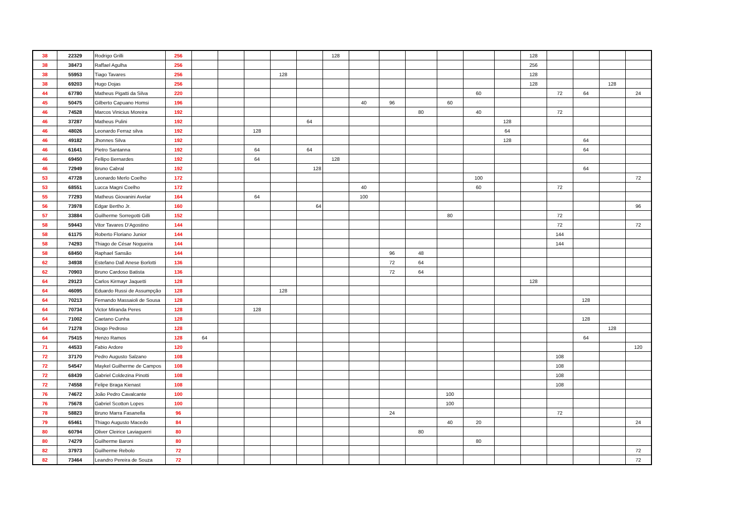| 38 | 22329 | Rodrigo Grilli | 256 | | | | | | 128 | | | | | | | 128 | | | | |
| 38 | 38473 | Raffael Agulha | 256 | | | | | | | | | | | | | 256 | | | | |
| 38 | 55953 | Tiago Tavares | 256 | | | | 128 | | | | | | | | | 128 | | | | |
| 38 | 69203 | Hugo Dojas | 256 | | | | | | | | | | | | | 128 | | | 128 | |
| 44 | 67780 | Matheus Pigatti da Silva | 220 | | | | | | | | | | | 60 | | | 72 | 64 | | 24 |
| 45 | 50475 | Gilberto Capuano Homsi | 196 | | | | | | | 40 | 96 | | 60 | | | | | | | |
| 46 | 74528 | Marcos Vinicius Moreira | 192 | | | | | | | | | 80 | | 40 | | | 72 | | | |
| 46 | 37287 | Matheus Pulini | 192 | | | | | 64 | | | | | | | 128 | | | | | |
| 46 | 48026 | Leonardo Ferraz silva | 192 | | | 128 | | | | | | | | | 64 | | | | | |
| 46 | 49182 | Jhonnes Silva | 192 | | | | | | | | | | | | 128 | | | 64 | | |
| 46 | 61641 | Pietro Santanna | 192 | | | 64 | | 64 | | | | | | | | | | 64 | | |
| 46 | 69450 | Fellipo Bernardes | 192 | | | 64 | | | 128 | | | | | | | | | | | |
| 46 | 72949 | Bruno Cabral | 192 | | | | | 128 | | | | | | | | | | 64 | | |
| 53 | 47728 | Leonardo Merlo Coelho | 172 | | | | | | | | | | | 100 | | | | | | 72 |
| 53 | 68551 | Lucca Magni Coelho | 172 | | | | | | | 40 | | | | 60 | | | 72 | | | |
| 55 | 77293 | Matheus Giovanini Avelar | 164 | | | 64 | | | | 100 | | | | | | | | | | |
| 56 | 73978 | Edgar Bertho Jr. | 160 | | | | | 64 | | | | | | | | | | | | 96 |
| 57 | 33884 | Guilherme Sorregotti Gilli | 152 | | | | | | | | | | 80 | | | | 72 | | | |
| 58 | 59443 | Vitor Tavares D'Agostino | 144 | | | | | | | | | | | | | | 72 | | | 72 |
| 58 | 61175 | Roberto Floriano Junior | 144 | | | | | | | | | | | | | | 144 | | | |
| 58 | 74293 | Thiago de César Nogueira | 144 | | | | | | | | | | | | | | 144 | | | |
| 58 | 68450 | Raphael Sansão | 144 | | | | | | | | 96 | 48 | | | | | | | | |
| 62 | 34938 | Estefano Dall Anese Borlotti | 136 | | | | | | | | 72 | 64 | | | | | | | | |
| 62 | 70903 | Bruno Cardoso Batista | 136 | | | | | | | | 72 | 64 | | | | | | | | |
| 64 | 29123 | Carlos Kirmayr Jaquetti | 128 | | | | | | | | | | | | | 128 | | | | |
| 64 | 46095 | Eduardo Russi de Assumpção | 128 | | | | 128 | | | | | | | | | | | | | |
| 64 | 70213 | Fernando Massaioli de Sousa | 128 | | | | | | | | | | | | | | | 128 | | |
| 64 | 70734 | Victor Miranda Peres | 128 | | | 128 | | | | | | | | | | | | | | |
| 64 | 71002 | Caetano Cunha | 128 | | | | | | | | | | | | | | | 128 | | |
| 64 | 71278 | Diogo Pedroso | 128 | | | | | | | | | | | | | | | | 128 | |
| 64 | 75415 | Henzo Ramos | 128 | 64 | | | | | | | | | | | | | | 64 | | |
| 71 | 44533 | Fabio Ardore | 120 | | | | | | | | | | | | | | | | | 120 |
| 72 | 37170 | Pedro Augusto Salzano | 108 | | | | | | | | | | | | | | 108 | | | |
| 72 | 54547 | Maykel Guilherme de Campos | 108 | | | | | | | | | | | | | | 108 | | | |
| 72 | 68439 | Gabriel Coldezina Pinotti | 108 | | | | | | | | | | | | | | 108 | | | |
| 72 | 74558 | Felipe Braga Kienast | 108 | | | | | | | | | | | | | | 108 | | | |
| 76 | 74672 | João Pedro Cavalcante | 100 | | | | | | | | | | 100 | | | | | | | |
| 76 | 75678 | Gabriel Scotton Lopes | 100 | | | | | | | | | | 100 | | | | | | | |
| 78 | 58823 | Bruno Marra Fasanella | 96 | | | | | | | | 24 | | | | | | 72 | | | |
| 79 | 65461 | Thiago Augusto Macedo | 84 | | | | | | | | | | 40 | 20 | | | | | | 24 |
| 80 | 60794 | Oliver Cleirice Laviaguerri | 80 | | | | | | | | | 80 | | | | | | | | |
| 80 | 74279 | Guilherme Baroni | 80 | | | | | | | | | | | 80 | | | | | | |
| 82 | 37973 | Guilherme Rebolo | 72 | | | | | | | | | | | | | | | | | 72 |
| 82 | 73464 | Leandro Pereira de Souza | 72 | | | | | | | | | | | | | | | | | 72 |